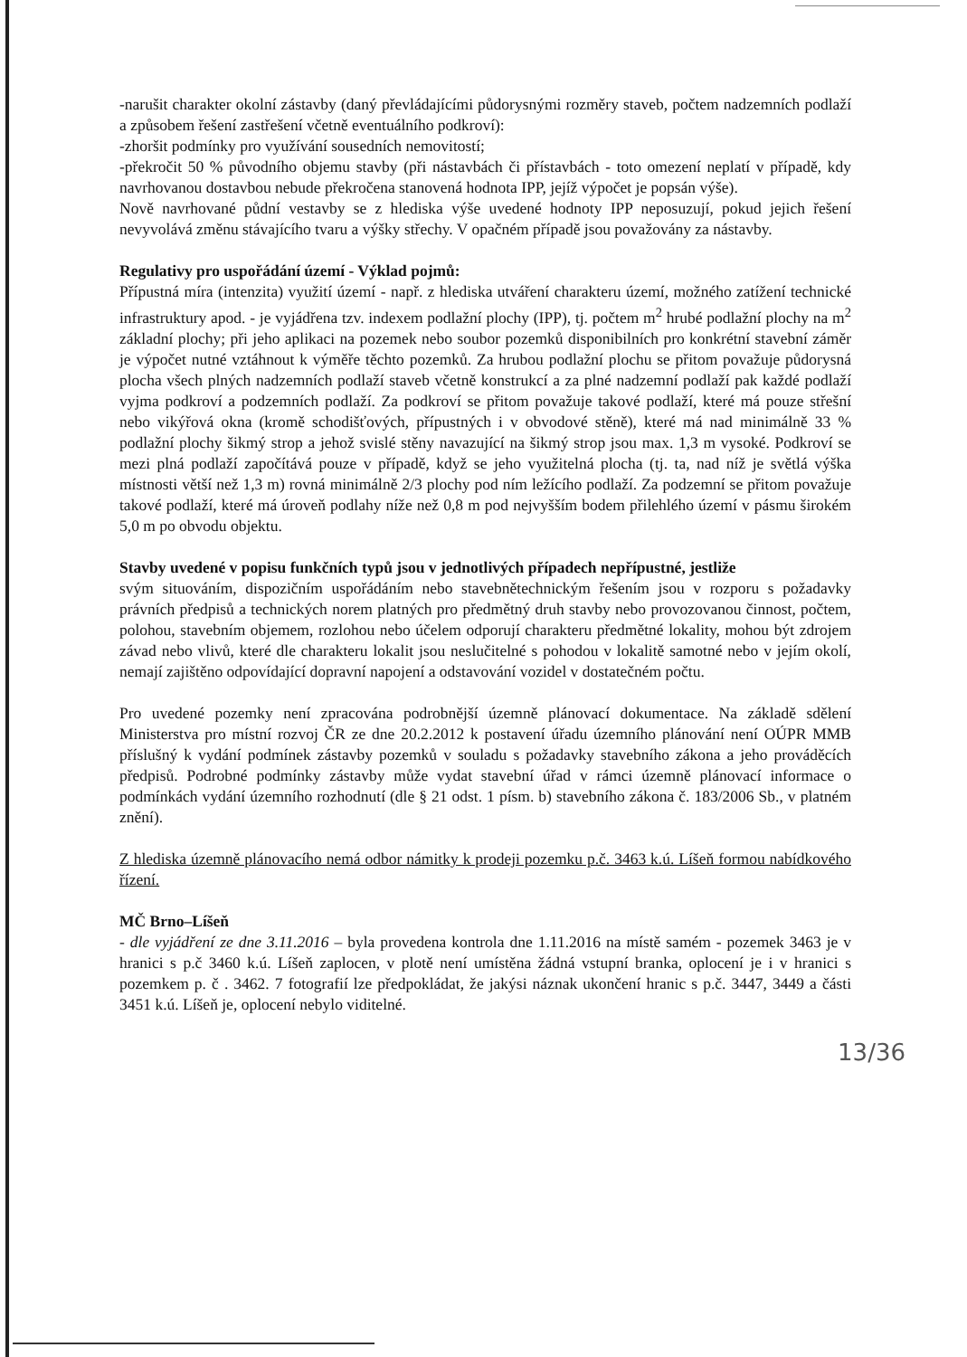-narušit charakter okolní zástavby (daný převládajícími půdorysnými rozměry staveb, počtem nadzemních podlaží a způsobem řešení zastřešení včetně eventuálního podkroví):
-zhoršit podmínky pro využívání sousedních nemovitostí;
-překročit 50 % původního objemu stavby (při nástavbách či přístavbách - toto omezení neplatí v případě, kdy navrhovanou dostavbou nebude překročena stanovená hodnota IPP, jejíž výpočet je popsán výše).
Nově navrhované půdní vestavby se z hlediska výše uvedené hodnoty IPP neposuzují, pokud jejich řešení nevyvolává změnu stávajícího tvaru a výšky střechy. V opačném případě jsou považovány za nástavby.
Regulativy pro uspořádání území - Výklad pojmů:
Přípustná míra (intenzita) využití území - např. z hlediska utváření charakteru území, možného zatížení technické infrastruktury apod. - je vyjádřena tzv. indexem podlažní plochy (IPP), tj. počtem m<sup>2</sup> hrubé podlažní plochy na m<sup>2</sup> základní plochy; při jeho aplikaci na pozemek nebo soubor pozemků disponibilních pro konkrétní stavební záměr je výpočet nutné vztáhnout k výměře těchto pozemků. Za hrubou podlažní plochu se přitom považuje půdorysná plocha všech plných nadzemních podlaží staveb včetně konstrukcí a za plné nadzemní podlaží pak každé podlaží vyjma podkroví a podzemních podlaží. Za podkroví se přitom považuje takové podlaží, které má pouze střešní nebo vikýřová okna (kromě schodišťových, přípustných i v obvodové stěně), které má nad minimálně 33 % podlažní plochy šikmý strop a jehož svislé stěny navazující na šikmý strop jsou max. 1,3 m vysoké. Podkroví se mezi plná podlaží započítává pouze v případě, když se jeho využitelná plocha (tj. ta, nad níž je světlá výška místnosti větší než 1,3 m) rovná minimálně 2/3 plochy pod ním ležícího podlaží. Za podzemní se přitom považuje takové podlaží, které má úroveň podlahy níže než 0,8 m pod nejvyšším bodem přilehlého území v pásmu širokém 5,0 m po obvodu objektu.
Stavby uvedené v popisu funkčních typů jsou v jednotlivých případech nepřípustné, jestliže
svým situováním, dispozičním uspořádáním nebo stavebnětechnickým řešením jsou v rozporu s požadavky právních předpisů a technických norem platných pro předmětný druh stavby nebo provozovanou činnost, počtem, polohou, stavebním objemem, rozlohou nebo účelem odporují charakteru předmětné lokality, mohou být zdrojem závad nebo vlivů, které dle charakteru lokalit jsou neslučitelné s pohodou v lokalitě samotné nebo v jejím okolí, nemají zajištěno odpovídající dopravní napojení a odstavování vozidel v dostatečném počtu.
Pro uvedené pozemky není zpracována podrobnější územně plánovací dokumentace. Na základě sdělení Ministerstva pro místní rozvoj ČR ze dne 20.2.2012 k postavení úřadu územního plánování není OÚPR MMB příslušný k vydání podmínek zástavby pozemků v souladu s požadavky stavebního zákona a jeho prováděcích předpisů. Podrobné podmínky zástavby může vydat stavební úřad v rámci územně plánovací informace o podmínkách vydání územního rozhodnutí (dle § 21 odst. 1 písm. b) stavebního zákona č. 183/2006 Sb., v platném znění).
Z hlediska územně plánovacího nemá odbor námitky k prodeji pozemku p.č. 3463 k.ú. Líšeň formou nabídkového řízení.
MČ Brno–Líšeň
- dle vyjádření ze dne 3.11.2016 – byla provedena kontrola dne 1.11.2016 na místě samém - pozemek 3463 je v hranici s p.č 3460 k.ú. Líšeň zaplocen, v plotě není umístěna žádná vstupní branka, oplocení je i v hranici s pozemkem p. č . 3462. 7 fotografií lze předpokládat, že jakýsi náznak ukončení hranic s p.č. 3447, 3449 a části 3451 k.ú. Líšeň je, oplocení nebylo viditelné.
13/36